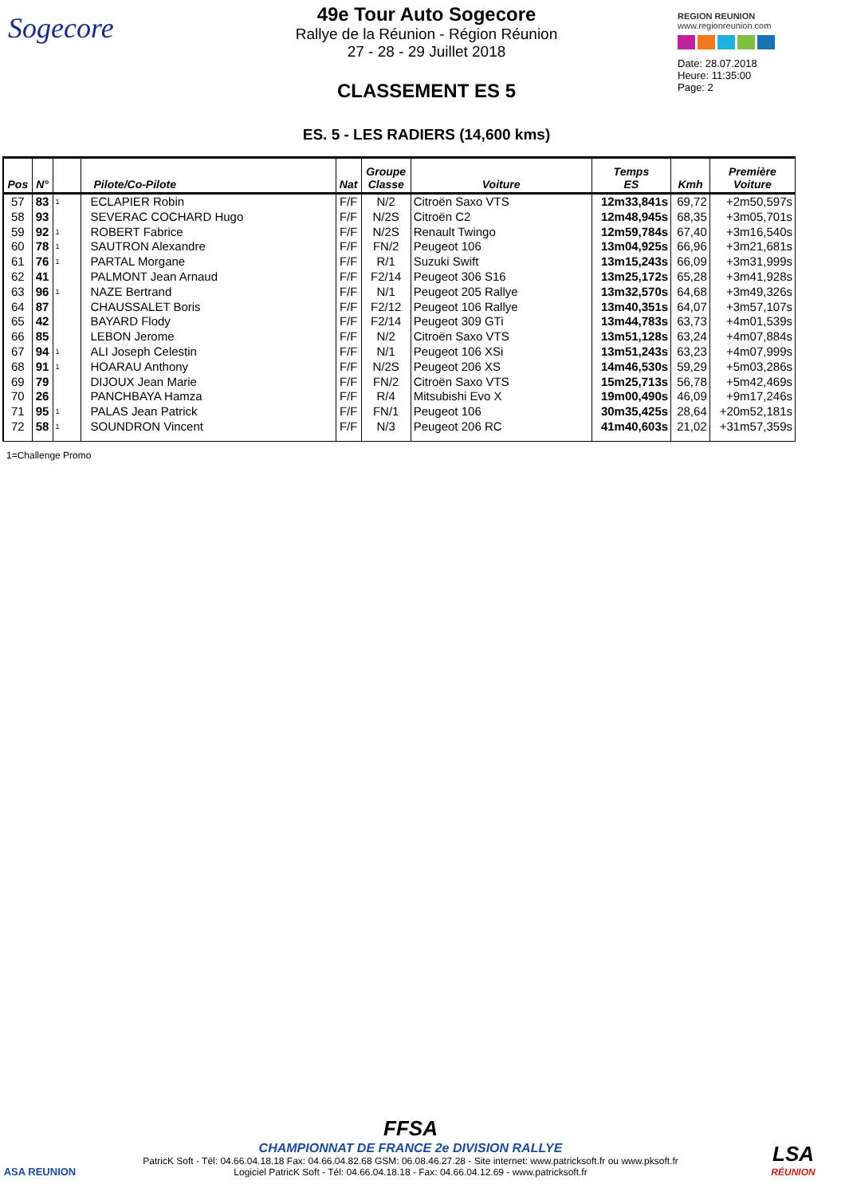Sogecore
49e Tour Auto Sogecore
Rallye de la Réunion - Région Réunion
27 - 28 - 29 Juillet 2018
CLASSEMENT ES 5
ES. 5 - LES RADIERS (14,600 kms)
REGION REUNION
www.regionreunion.com
Date: 28.07.2018
Heure: 11:35:00
Page: 2
| Pos | N° | | Pilote/Co-Pilote | Nat | Groupe Classe | Voiture | Temps ES | Kmh | Première Voiture |
| --- | --- | --- | --- | --- | --- | --- | --- | --- | --- |
| 57 | 83 | 1 | ECLAPIER Robin | F/F | N/2 | Citroën Saxo VTS | 12m33,841s | 69,72 | +2m50,597s |
| 58 | 93 | | SEVERAC COCHARD Hugo | F/F | N/2S | Citroën C2 | 12m48,945s | 68,35 | +3m05,701s |
| 59 | 92 | 1 | ROBERT Fabrice | F/F | N/2S | Renault Twingo | 12m59,784s | 67,40 | +3m16,540s |
| 60 | 78 | 1 | SAUTRON Alexandre | F/F | FN/2 | Peugeot 106 | 13m04,925s | 66,96 | +3m21,681s |
| 61 | 76 | 1 | PARTAL Morgane | F/F | R/1 | Suzuki Swift | 13m15,243s | 66,09 | +3m31,999s |
| 62 | 41 | | PALMONT Jean Arnaud | F/F | F2/14 | Peugeot 306 S16 | 13m25,172s | 65,28 | +3m41,928s |
| 63 | 96 | 1 | NAZE Bertrand | F/F | N/1 | Peugeot 205 Rallye | 13m32,570s | 64,68 | +3m49,326s |
| 64 | 87 | | CHAUSSALET Boris | F/F | F2/12 | Peugeot 106 Rallye | 13m40,351s | 64,07 | +3m57,107s |
| 65 | 42 | | BAYARD Flody | F/F | F2/14 | Peugeot 309 GTi | 13m44,783s | 63,73 | +4m01,539s |
| 66 | 85 | | LEBON Jerome | F/F | N/2 | Citroën Saxo VTS | 13m51,128s | 63,24 | +4m07,884s |
| 67 | 94 | 1 | ALI Joseph Celestin | F/F | N/1 | Peugeot 106 XSi | 13m51,243s | 63,23 | +4m07,999s |
| 68 | 91 | 1 | HOARAU Anthony | F/F | N/2S | Peugeot 206 XS | 14m46,530s | 59,29 | +5m03,286s |
| 69 | 79 | | DIJOUX Jean Marie | F/F | FN/2 | Citroën Saxo VTS | 15m25,713s | 56,78 | +5m42,469s |
| 70 | 26 | | PANCHBAYA Hamza | F/F | R/4 | Mitsubishi Evo X | 19m00,490s | 46,09 | +9m17,246s |
| 71 | 95 | 1 | PALAS Jean Patrick | F/F | FN/1 | Peugeot 106 | 30m35,425s | 28,64 | +20m52,181s |
| 72 | 58 | 1 | SOUNDRON Vincent | F/F | N/3 | Peugeot 206 RC | 41m40,603s | 21,02 | +31m57,359s |
1=Challenge Promo
ASA REUNION
FFSA
CHAMPIONNAT DE FRANCE 2e DIVISION RALLYE
PatricK Soft - Tél: 04.66.04.18.18 Fax: 04.66.04.82.68 GSM: 06.08.46.27.28 - Site internet: www.patricksoft.fr ou www.pksoft.fr
Logiciel PatricK Soft - Tél: 04.66.04.18.18 - Fax: 04.66.04.12.69 - www.patricksoft.fr
LSA
RÉUNION